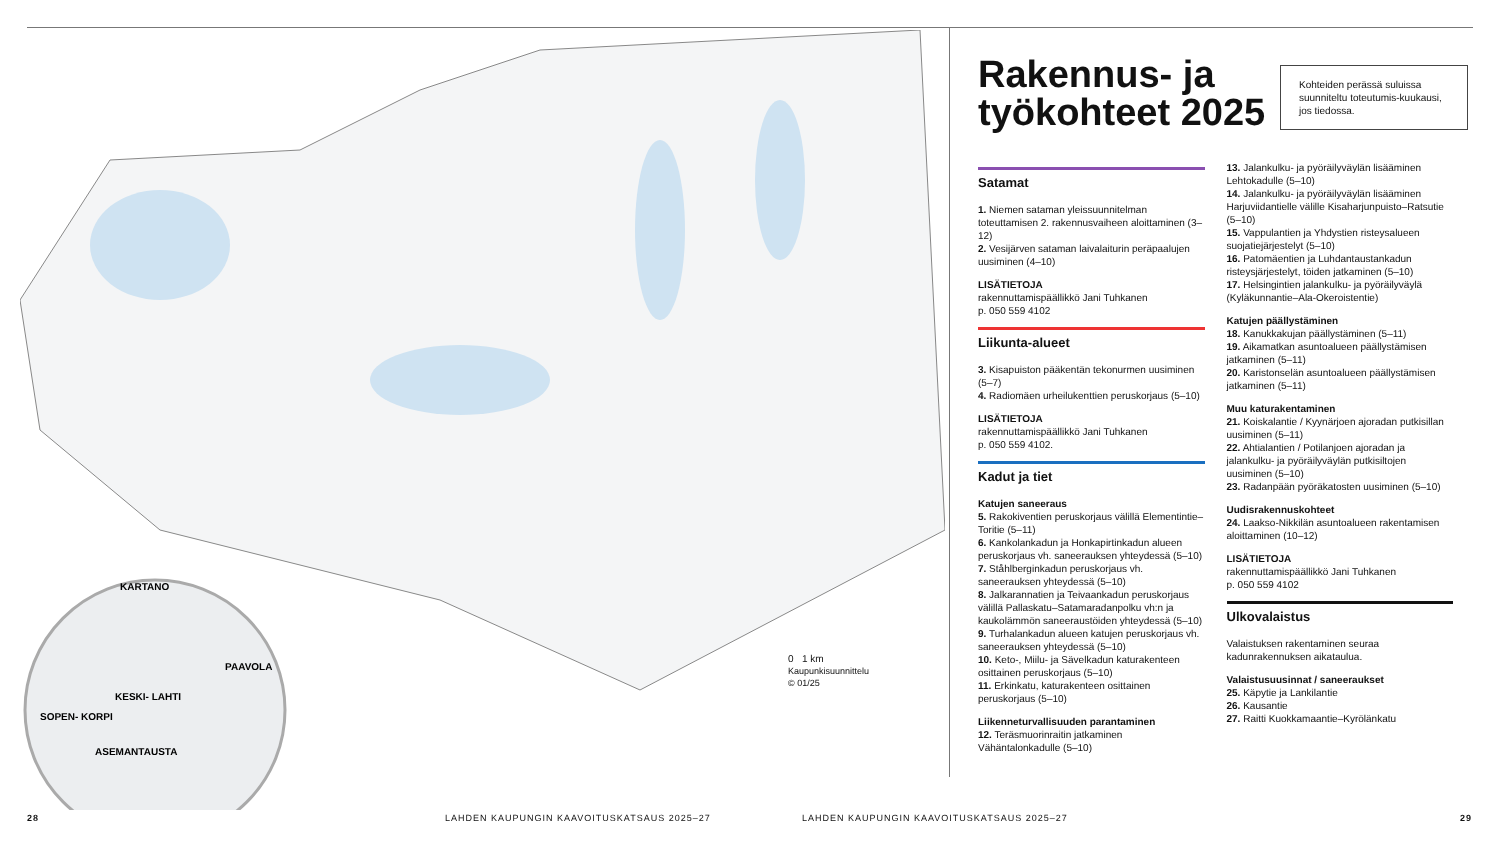KARTANO
PAAVOLA
KESKI- LAHTI
SOPEN- KORPI
ASEMANTAUSTA
0 1 km
Kaupunkisuunnittelu
© 01/25
Rakennus- ja työkohteet 2025
Kohteiden perässä suluissa suunniteltu toteutumis-kuukausi, jos tiedossa.
Satamat
1. Niemen sataman yleissuunnitelman toteuttamisen 2. rakennusvaiheen aloittaminen (3–12)
2. Vesijärven sataman laivalaiturin peräpaalujen uusiminen (4–10)
LISÄTIETOJA
rakennuttamispäällikkö Jani Tuhkanen
p. 050 559 4102
Liikunta-alueet
3. Kisapuiston pääkentän tekonurmen uusiminen (5–7)
4. Radiomäen urheilukenttien peruskorjaus (5–10)
LISÄTIETOJA
rakennuttamispäällikkö Jani Tuhkanen
p. 050 559 4102.
Kadut ja tiet
Katujen saneeraus
5. Rakokiventien peruskorjaus välillä Elementintie–Toritie (5–11)
6. Kankolankadun ja Honkapirtinkadun alueen peruskorjaus vh. saneerauksen yhteydessä (5–10)
7. Ståhlberginkadun peruskorjaus vh. saneerauksen yhteydessä (5–10)
8. Jalkarannatien ja Teivaankadun peruskorjaus välillä Pallaskatu–Satamaradanpolku vh:n ja kaukolämmön saneeraustöiden yhteydessä (5–10)
9. Turhalankadun alueen katujen peruskorjaus vh. saneerauksen yhteydessä (5–10)
10. Keto-, Miilu- ja Sävelkadun katurakenteen osittainen peruskorjaus (5–10)
11. Erkinkatu, katurakenteen osittainen peruskorjaus (5–10)
Liikenneturvallisuuden parantaminen
12. Teräsmuorinraitin jatkaminen Vähäntalonkadulle (5–10)
13. Jalankulku- ja pyöräilyväylän lisääminen Lehtokadulle (5–10)
14. Jalankulku- ja pyöräilyväylän lisääminen Harjuviidantielle välille Kisaharjunpuisto–Ratsutie (5–10)
15. Vappulantien ja Yhdystien risteysalueen suojatiejärjestelyt (5–10)
16. Patomäentien ja Luhdantaustankadun risteysjärjestelyt, töiden jatkaminen (5–10)
17. Helsingintien jalankulku- ja pyöräilyväylä (Kyläkunnantie–Ala-Okeroistentie)
Katujen päällystäminen
18. Kanukkakujan päällystäminen (5–11)
19. Aikamatkan asuntoalueen päällystämisen jatkaminen (5–11)
20. Karistonselän asuntoalueen päällystämisen jatkaminen (5–11)
Muu katurakentaminen
21. Koiskalantie / Kyynärjoen ajoradan putkisillan uusiminen (5–11)
22. Ahtialantien / Potilanjoen ajoradan ja jalankulku- ja pyöräilyväylän putkisiltojen uusiminen (5–10)
23. Radanpään pyöräkatosten uusiminen (5–10)
Uudisrakennuskohteet
24. Laakso-Nikkilän asuntoalueen rakentamisen aloittaminen (10–12)
LISÄTIETOJA
rakennuttamispäällikkö Jani Tuhkanen
p. 050 559 4102
Ulkovalaistus
Valaistuksen rakentaminen seuraa kadunrakennuksen aikataulua.
Valaistusuusinnat / saneeraukset
25. Käpytie ja Lankilantie
26. Kausantie
27. Raitti Kuokkamaantie–Kyrölänkatu
28
LAHDEN KAUPUNGIN KAAVOITUSKATSAUS 2025–27
LAHDEN KAUPUNGIN KAAVOITUSKATSAUS 2025–27
29